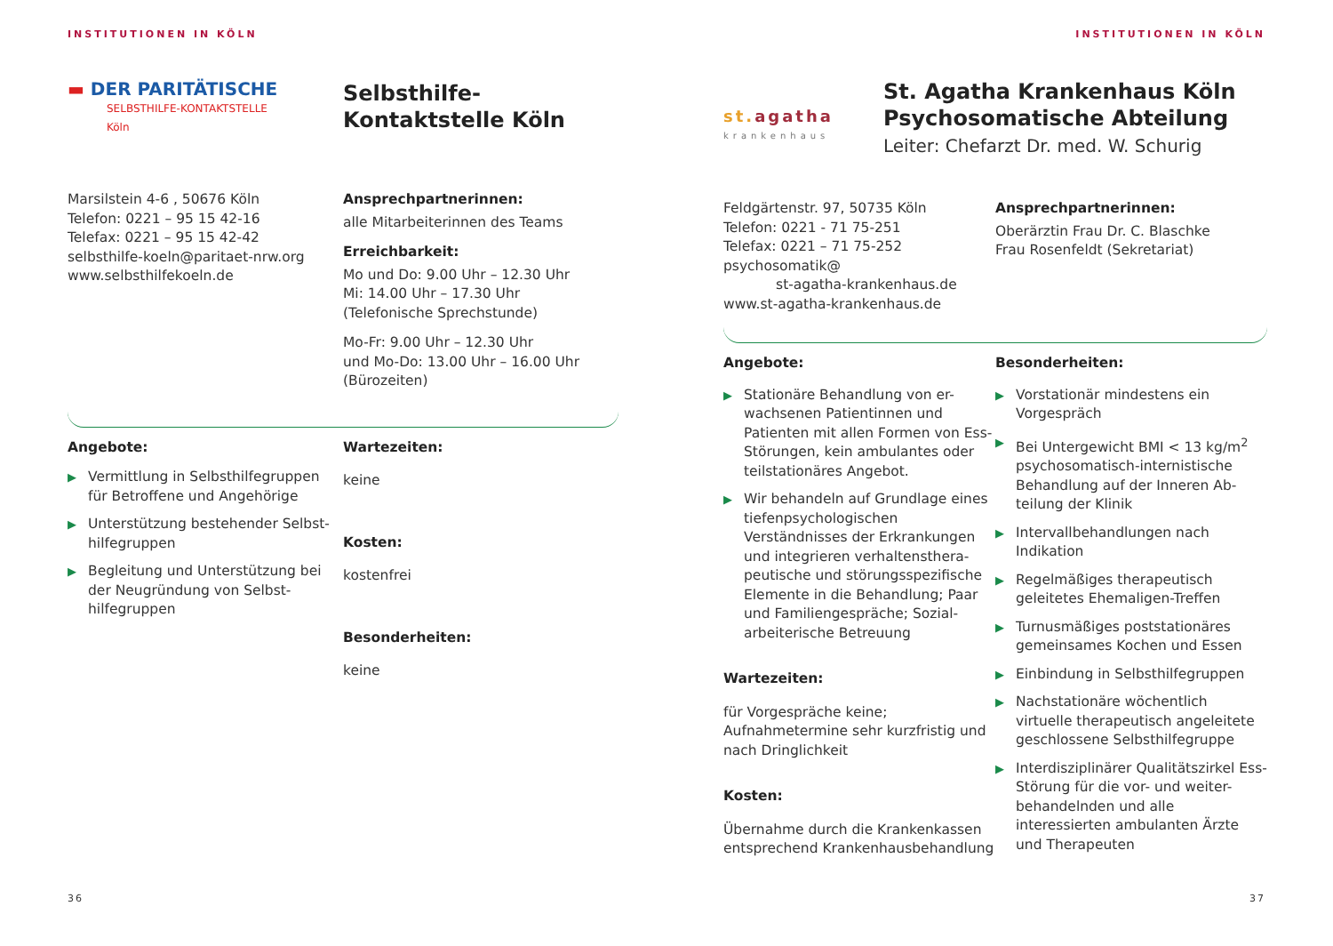INSTITUTIONEN IN KÖLN
▬ DER PARITÄTISCHE
SELBSTHILFE-KONTAKTSTELLE
Köln
Selbsthilfe-
Kontaktstelle Köln
Marsilstein 4-6 , 50676 Köln
Telefon: 0221 – 95 15 42-16
Telefax: 0221 – 95 15 42-42
selbsthilfe-koeln@paritaet-nrw.org
www.selbsthilfekoeln.de
Ansprechpartnerinnen:
alle Mitarbeiterinnen des Teams
Erreichbarkeit:
Mo und Do: 9.00 Uhr – 12.30 Uhr
Mi: 14.00 Uhr – 17.30 Uhr
(Telefonische Sprechstunde)
Mo-Fr: 9.00 Uhr – 12.30 Uhr
und Mo-Do: 13.00 Uhr – 16.00 Uhr
(Bürozeiten)
Angebote:
▶ Vermittlung in Selbsthilfegruppen für Betroffene und Angehörige
▶ Unterstützung bestehender Selbst-hilfegruppen
▶ Begleitung und Unterstützung bei der Neugründung von Selbst-hilfegruppen
Wartezeiten:
keine
Kosten:
kostenfrei
Besonderheiten:
keine
36
INSTITUTIONEN IN KÖLN
st.agatha
krankenhaus
St. Agatha Krankenhaus Köln
Psychosomatische Abteilung
Leiter: Chefarzt Dr. med. W. Schurig
Feldgärtenstr. 97, 50735 Köln
Telefon: 0221 - 71 75-251
Telefax: 0221 – 71 75-252
psychosomatik@
st-agatha-krankenhaus.de
www.st-agatha-krankenhaus.de
Ansprechpartnerinnen:
Oberärztin Frau Dr. C. Blaschke
Frau Rosenfeldt (Sekretariat)
Angebote:
▶ Stationäre Behandlung von er-wachsenen Patientinnen und Patienten mit allen Formen von Ess-Störungen, kein ambulantes oder teilstationäres Angebot.
▶ Wir behandeln auf Grundlage eines tiefenpsychologischen Verständnisses der Erkrankungen und integrieren verhaltensthera-peutische und störungsspezifische Elemente in die Behandlung; Paar und Familiengespräche; Sozial-arbeiterische Betreuung
Wartezeiten:
für Vorgespräche keine;
Aufnahmetermine sehr kurzfristig und nach Dringlichkeit
Kosten:
Übernahme durch die Krankenkassen entsprechend Krankenhausbehandlung
Besonderheiten:
▶ Vorstationär mindestens ein Vorgespräch
▶ Bei Untergewicht BMI < 13 kg/m<sup>2</sup> psychosomatisch-internistische Behandlung auf der Inneren Ab-teilung der Klinik
▶ Intervallbehandlungen nach Indikation
▶ Regelmäßiges therapeutisch geleitetes Ehemaligen-Treffen
▶ Turnusmäßiges poststationäres gemeinsames Kochen und Essen
▶ Einbindung in Selbsthilfegruppen
▶ Nachstationäre wöchentlich virtuelle therapeutisch angeleitete geschlossene Selbsthilfegruppe
▶ Interdisziplinärer Qualitätszirkel Ess-Störung für die vor- und weiter-behandelnden und alle interessierten ambulanten Ärzte und Therapeuten
37